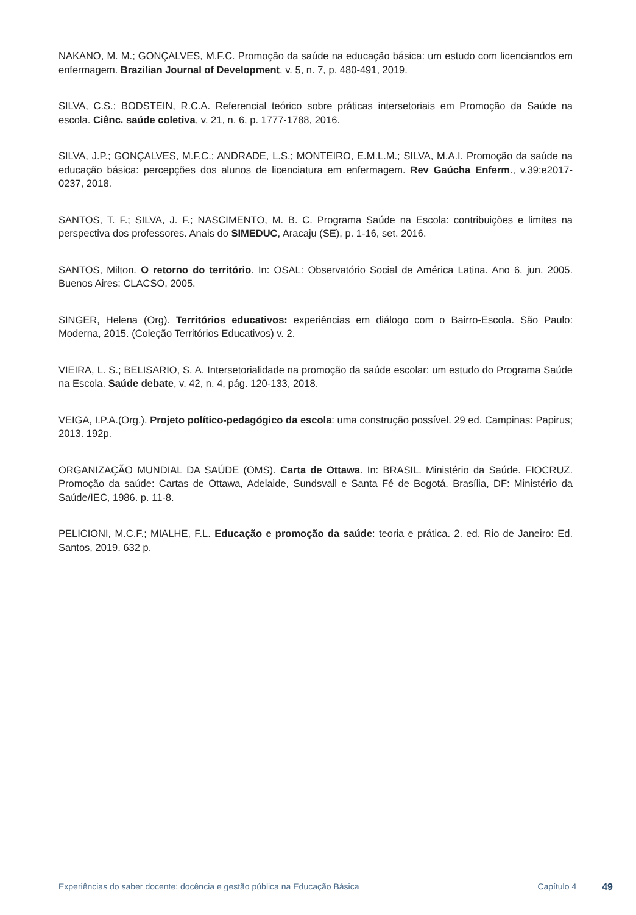NAKANO, M. M.; GONÇALVES, M.F.C. Promoção da saúde na educação básica: um estudo com licenciandos em enfermagem. Brazilian Journal of Development, v. 5, n. 7, p. 480-491, 2019.
SILVA, C.S.; BODSTEIN, R.C.A. Referencial teórico sobre práticas intersetoriais em Promoção da Saúde na escola. Ciênc. saúde coletiva, v. 21, n. 6, p. 1777-1788, 2016.
SILVA, J.P.; GONÇALVES, M.F.C.; ANDRADE, L.S.; MONTEIRO, E.M.L.M.; SILVA, M.A.I. Promoção da saúde na educação básica: percepções dos alunos de licenciatura em enfermagem. Rev Gaúcha Enferm., v.39:e2017- 0237, 2018.
SANTOS, T. F.; SILVA, J. F.; NASCIMENTO, M. B. C. Programa Saúde na Escola: contribuições e limites na perspectiva dos professores. Anais do SIMEDUC, Aracaju (SE), p. 1-16, set. 2016.
SANTOS, Milton. O retorno do território. In: OSAL: Observatório Social de América Latina. Ano 6, jun. 2005. Buenos Aires: CLACSO, 2005.
SINGER, Helena (Org). Territórios educativos: experiências em diálogo com o Bairro-Escola. São Paulo: Moderna, 2015. (Coleção Territórios Educativos) v. 2.
VIEIRA, L. S.; BELISARIO, S. A. Intersetorialidade na promoção da saúde escolar: um estudo do Programa Saúde na Escola. Saúde debate, v. 42, n. 4, pág. 120-133, 2018.
VEIGA, I.P.A.(Org.). Projeto político-pedagógico da escola: uma construção possível. 29 ed. Campinas: Papirus; 2013. 192p.
ORGANIZAÇÃO MUNDIAL DA SAÚDE (OMS). Carta de Ottawa. In: BRASIL. Ministério da Saúde. FIOCRUZ. Promoção da saúde: Cartas de Ottawa, Adelaide, Sundsvall e Santa Fé de Bogotá. Brasília, DF: Ministério da Saúde/IEC, 1986. p. 11-8.
PELICIONI, M.C.F.; MIALHE, F.L. Educação e promoção da saúde: teoria e prática. 2. ed. Rio de Janeiro: Ed. Santos, 2019. 632 p.
Experiências do saber docente: docência e gestão pública na Educação Básica Capítulo 4 49